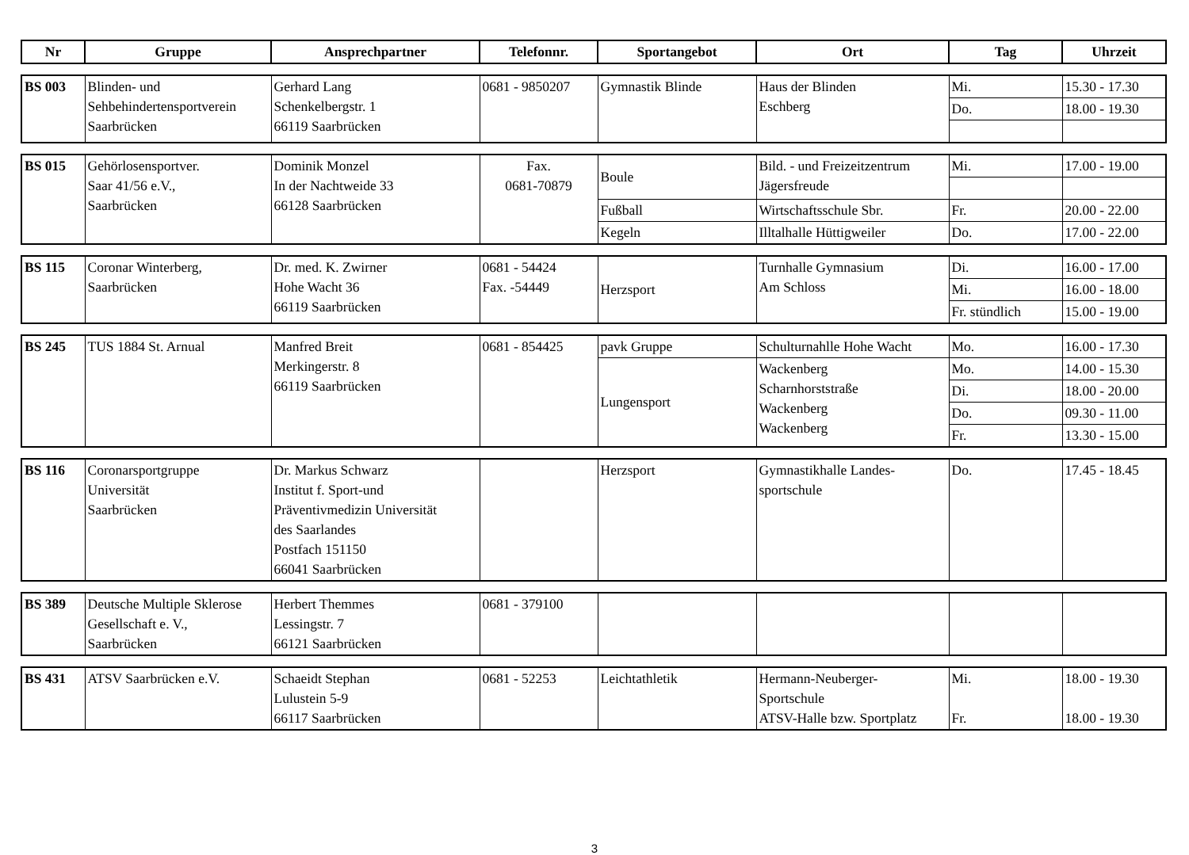| Nr | Gruppe | Ansprechpartner | Telefonnr. | Sportangebot | Ort | Tag | Uhrzeit |
| --- | --- | --- | --- | --- | --- | --- | --- |
| BS 003 | Blinden- und Sehbehindertensportverein Saarbrücken | Gerhard Lang Schenkelbergstr. 1 66119 Saarbrücken | 0681 - 9850207 | Gymnastik Blinde | Haus der Blinden Eschberg | Mi. | 15.30 - 17.30 |
| | | | | | | Do. | 18.00 - 19.30 |
| BS 015 | Gehörlosensportver. Saar 41/56 e.V., Saarbrücken | Dominik Monzel In der Nachtweide 33 66128 Saarbrücken | Fax. 0681-70879 | Boule | Bild. - und Freizeitzentrum Jägersfreude | Mi. | 17.00 - 19.00 |
| | | | | Fußball | Wirtschaftsschule Sbr. | Fr. | 20.00 - 22.00 |
| | | | | Kegeln | Illtalhalle Hüttigweiler | Do. | 17.00 - 22.00 |
| BS 115 | Coronar Winterberg, Saarbrücken | Dr. med. K. Zwirner Hohe Wacht 36 66119 Saarbrücken | 0681 - 54424 Fax. -54449 | Herzsport | Turnhalle Gymnasium Am Schloss | Di. | 16.00 - 17.00 |
| | | | | | | Mi. | 16.00 - 18.00 |
| | | | | | | Fr. stündlich | 15.00 - 19.00 |
| BS 245 | TUS 1884 St. Arnual | Manfred Breit Merkingerstr. 8 66119 Saarbrücken | 0681 - 854425 | pavk Gruppe | Schulturnahlle Hohe Wacht | Mo. | 16.00 - 17.30 |
| | | | | Lungensport | Wackenberg Scharnhorststraße Wackenberg Wackenberg | Mo. | 14.00 - 15.30 |
| | | | | | | Di. | 18.00 - 20.00 |
| | | | | | | Do. | 09.30 - 11.00 |
| | | | | | | Fr. | 13.30 - 15.00 |
| BS 116 | Coronarsportgruppe Universität Saarbrücken | Dr. Markus Schwarz Institut f. Sport-und Präventivmedizin Universität des Saarlandes Postfach 151150 66041 Saarbrücken | | Herzsport | Gymnastikhalle Landes- sportschule | Do. | 17.45 - 18.45 |
| BS 389 | Deutsche Multiple Sklerose Gesellschaft e. V., Saarbrücken | Herbert Themmes Lessingstr. 7 66121 Saarbrücken | 0681 - 379100 | | | | |
| BS 431 | ATSV Saarbrücken e.V. | Schaeidt Stephan Lulustein 5-9 66117 Saarbrücken | 0681 - 52253 | Leichtathletik | Hermann-Neuberger- Sportschule ATSV-Halle bzw. Sportplatz | Mi. Fr. | 18.00 - 19.30 18.00 - 19.30 |
3